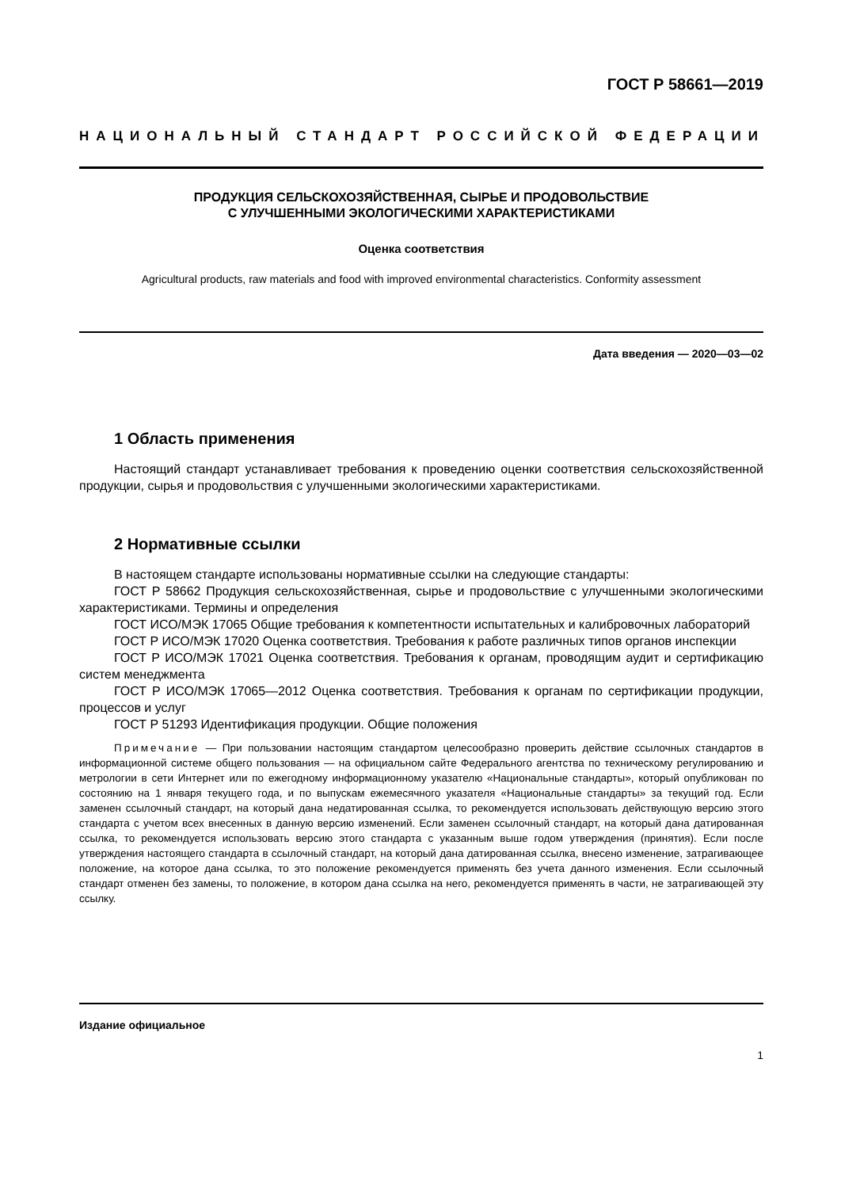ГОСТ Р 58661—2019
НАЦИОНАЛЬНЫЙ СТАНДАРТ РОССИЙСКОЙ ФЕДЕРАЦИИ
ПРОДУКЦИЯ СЕЛЬСКОХОЗЯЙСТВЕННАЯ, СЫРЬЕ И ПРОДОВОЛЬСТВИЕ
С УЛУЧШЕННЫМИ ЭКОЛОГИЧЕСКИМИ ХАРАКТЕРИСТИКАМИ
Оценка соответствия
Agricultural products, raw materials and food with improved environmental characteristics. Conformity assessment
Дата введения — 2020—03—02
1 Область применения
Настоящий стандарт устанавливает требования к проведению оценки соответствия сельскохозяйственной продукции, сырья и продовольствия с улучшенными экологическими характеристиками.
2 Нормативные ссылки
В настоящем стандарте использованы нормативные ссылки на следующие стандарты:
ГОСТ Р 58662 Продукция сельскохозяйственная, сырье и продовольствие с улучшенными экологическими характеристиками. Термины и определения
ГОСТ ИСО/МЭК 17065 Общие требования к компетентности испытательных и калибровочных лабораторий
ГОСТ Р ИСО/МЭК 17020 Оценка соответствия. Требования к работе различных типов органов инспекции
ГОСТ Р ИСО/МЭК 17021 Оценка соответствия. Требования к органам, проводящим аудит и сертификацию систем менеджмента
ГОСТ Р ИСО/МЭК 17065—2012 Оценка соответствия. Требования к органам по сертификации продукции, процессов и услуг
ГОСТ Р 51293 Идентификация продукции. Общие положения
Примечание — При пользовании настоящим стандартом целесообразно проверить действие ссылочных стандартов в информационной системе общего пользования — на официальном сайте Федерального агентства по техническому регулированию и метрологии в сети Интернет или по ежегодному информационному указателю «Национальные стандарты», который опубликован по состоянию на 1 января текущего года, и по выпускам ежемесячного указателя «Национальные стандарты» за текущий год. Если заменен ссылочный стандарт, на который дана недатированная ссылка, то рекомендуется использовать действующую версию этого стандарта с учетом всех внесенных в данную версию изменений. Если заменен ссылочный стандарт, на который дана датированная ссылка, то рекомендуется использовать версию этого стандарта с указанным выше годом утверждения (принятия). Если после утверждения настоящего стандарта в ссылочный стандарт, на который дана датированная ссылка, внесено изменение, затрагивающее положение, на которое дана ссылка, то это положение рекомендуется применять без учета данного изменения. Если ссылочный стандарт отменен без замены, то положение, в котором дана ссылка на него, рекомендуется применять в части, не затрагивающей эту ссылку.
Издание официальное
1